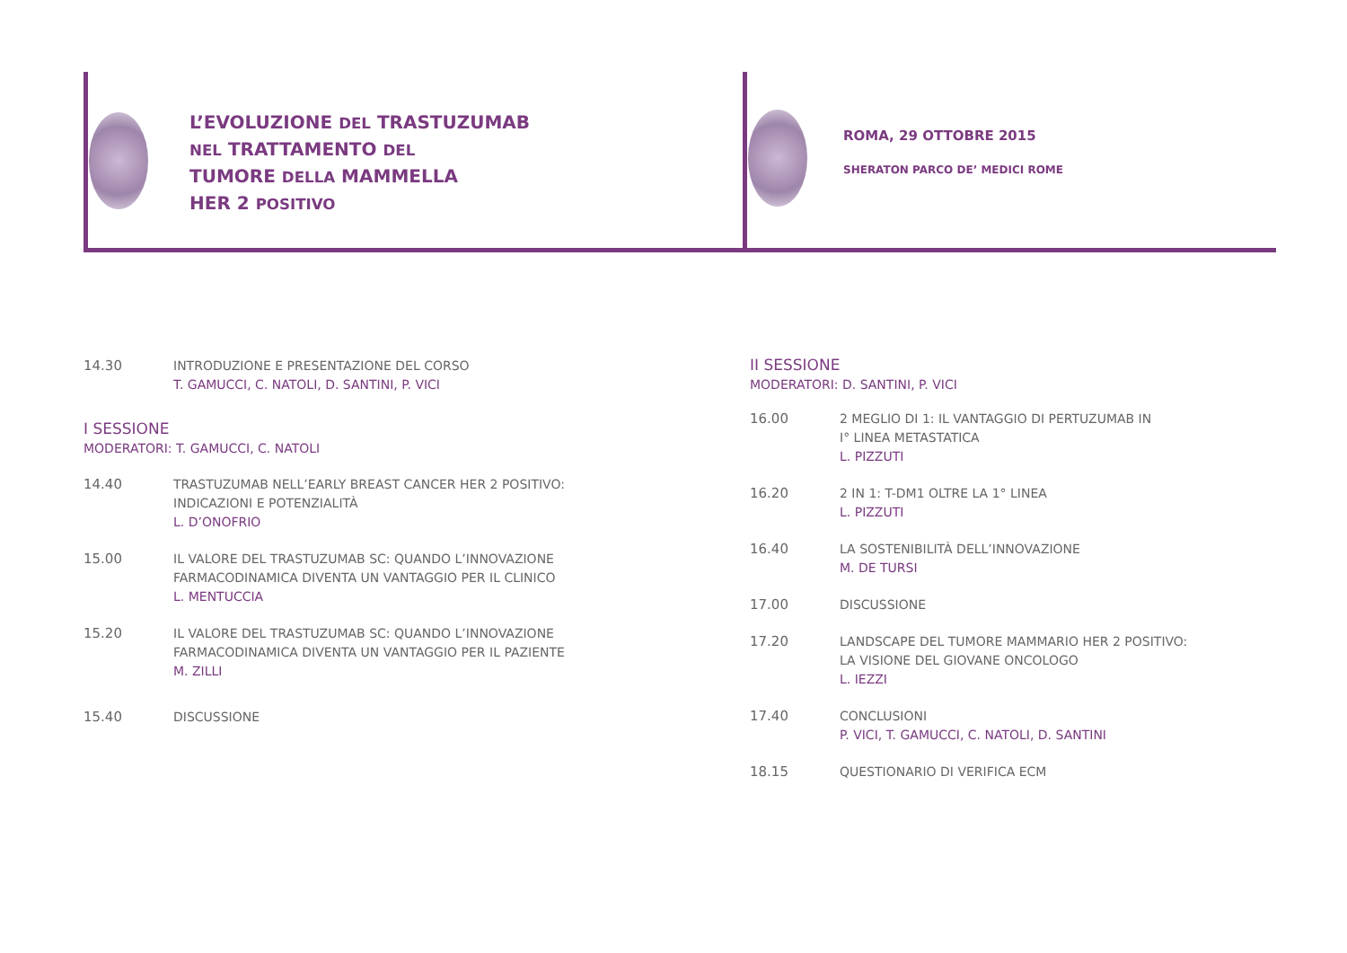L’EVOLUZIONE DEL TRASTUZUMAB
NEL TRATTAMENTO DEL
TUMORE DELLA MAMMELLA
HER 2 POSITIVO
ROMA, 29 OTTOBRE 2015
SHERATON PARCO DE’ MEDICI ROME
14.30 INTRODUZIONE E PRESENTAZIONE DEL CORSO
T. GAMUCCI, C. NATOLI, D. SANTINI, P. VICI
I SESSIONE
MODERATORI: T. GAMUCCI, C. NATOLI
14.40 TRASTUZUMAB NELL’EARLY BREAST CANCER HER 2 POSITIVO:
INDICAZIONI E POTENZIALITÀ
L. D’ONOFRIO
15.00 IL VALORE DEL TRASTUZUMAB SC: QUANDO L’INNOVAZIONE
FARMACODINAMICA DIVENTA UN VANTAGGIO PER IL CLINICO
L. MENTUCCIA
15.20 IL VALORE DEL TRASTUZUMAB SC: QUANDO L’INNOVAZIONE
FARMACODINAMICA DIVENTA UN VANTAGGIO PER IL PAZIENTE
M. ZILLI
15.40 DISCUSSIONE
II SESSIONE
MODERATORI: D. SANTINI, P. VICI
16.00 2 MEGLIO DI 1: IL VANTAGGIO DI PERTUZUMAB IN
I° LINEA METASTATICA
L. PIZZUTI
16.20 2 IN 1: T-DM1 OLTRE LA 1° LINEA
L. PIZZUTI
16.40 LA SOSTENIBILITÀ DELL’INNOVAZIONE
M. DE TURSI
17.00 DISCUSSIONE
17.20 LANDSCAPE DEL TUMORE MAMMARIO HER 2 POSITIVO:
LA VISIONE DEL GIOVANE ONCOLOGO
L. IEZZI
17.40 CONCLUSIONI
P. VICI, T. GAMUCCI, C. NATOLI, D. SANTINI
18.15 QUESTIONARIO DI VERIFICA ECM